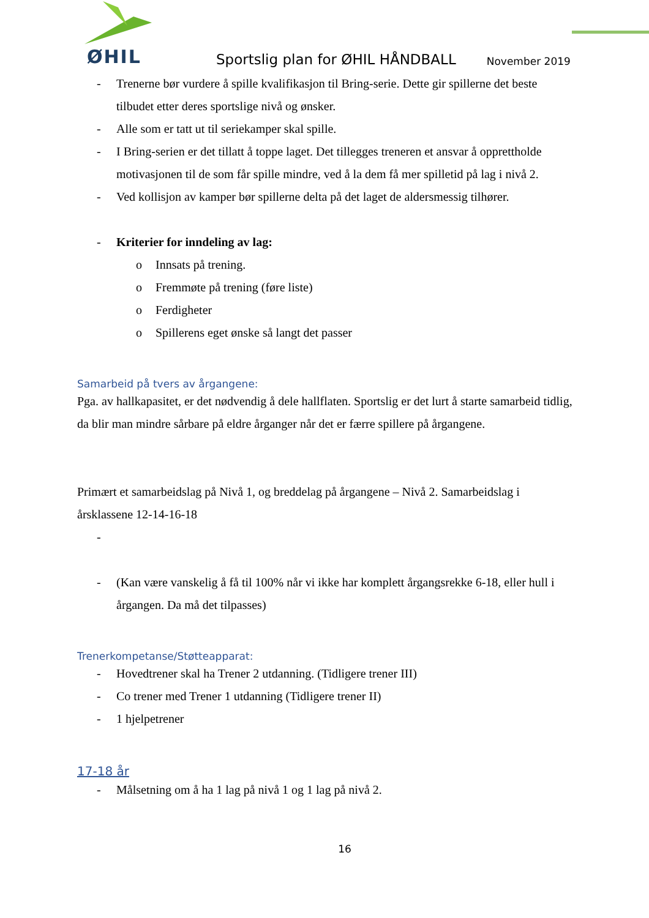ØHIL
Sportslig plan for ØHIL HÅNDBALL November 2019
- Trenerne bør vurdere å spille kvalifikasjon til Bring-serie. Dette gir spillerne det beste tilbudet etter deres sportslige nivå og ønsker.
- Alle som er tatt ut til seriekamper skal spille.
- I Bring-serien er det tillatt å toppe laget. Det tillegges treneren et ansvar å opprettholde motivasjonen til de som får spille mindre, ved å la dem få mer spilletid på lag i nivå 2.
- Ved kollisjon av kamper bør spillerne delta på det laget de aldersmessig tilhører.
- Kriterier for inndeling av lag:
o Innsats på trening.
o Fremmøte på trening (føre liste)
o Ferdigheter
o Spillerens eget ønske så langt det passer
Samarbeid på tvers av årgangene:
Pga. av hallkapasitet, er det nødvendig å dele hallflaten. Sportslig er det lurt å starte samarbeid tidlig, da blir man mindre sårbare på eldre årganger når det er færre spillere på årgangene.
Primært et samarbeidslag på Nivå 1, og breddelag på årgangene – Nivå 2. Samarbeidslag i årsklassene 12-14-16-18
-
- (Kan være vanskelig å få til 100% når vi ikke har komplett årgangsrekke 6-18, eller hull i årgangen. Da må det tilpasses)
Trenerkompetanse/Støtteapparat:
- Hovedtrener skal ha Trener 2 utdanning. (Tidligere trener III)
- Co trener med Trener 1 utdanning (Tidligere trener II)
- 1 hjelpetrener
17-18 år
- Målsetning om å ha 1 lag på nivå 1 og 1 lag på nivå 2.
16